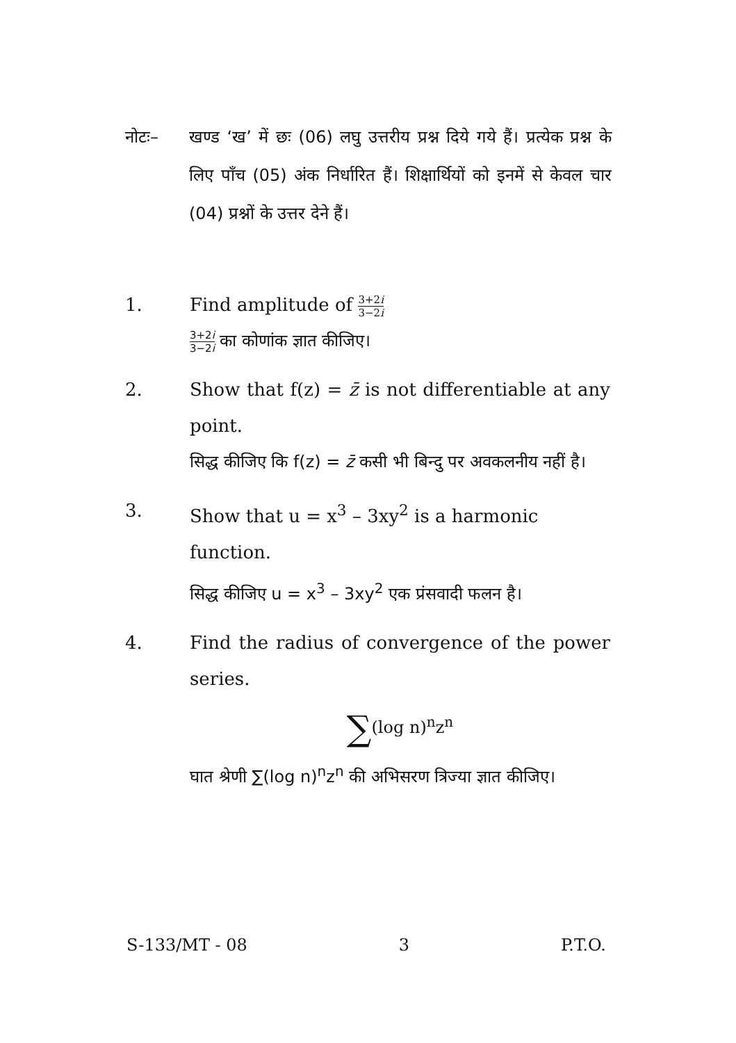नोटः– खण्ड ‘ख’ में छः (06) लघु उत्तरीय प्रश्न दिये गये हैं। प्रत्येक प्रश्न के लिए पाँच (05) अंक निर्धारित हैं। शिक्षार्थियों को इनमें से केवल चार (04) प्रश्नों के उत्तर देने हैं।
1. Find amplitude of 3+2i 3−2i
3+2i 3−2i का कोणांक ज्ञात कीजिए।
2. Show that f(z) = z̄ is not differentiable at any point.
सिद्ध कीजिए कि f(z) = z̄ कसी भी बिन्दु पर अवकलनीय नहीं है।
3. Show that u = x<sup>3</sup> – 3xy<sup>2</sup> is a harmonic function.
सिद्ध कीजिए u = x<sup>3</sup> – 3xy<sup>2</sup> एक प्रंसवादी फलन है।
4. Find the radius of convergence of the power series.
∑(log n)<sup>n</sup>z<sup>n</sup>
घात श्रेणी ∑(log n)<sup>n</sup>z<sup>n</sup> की अभिसरण त्रिज्या ज्ञात कीजिए।
S-133/MT - 08 3 P.T.O.